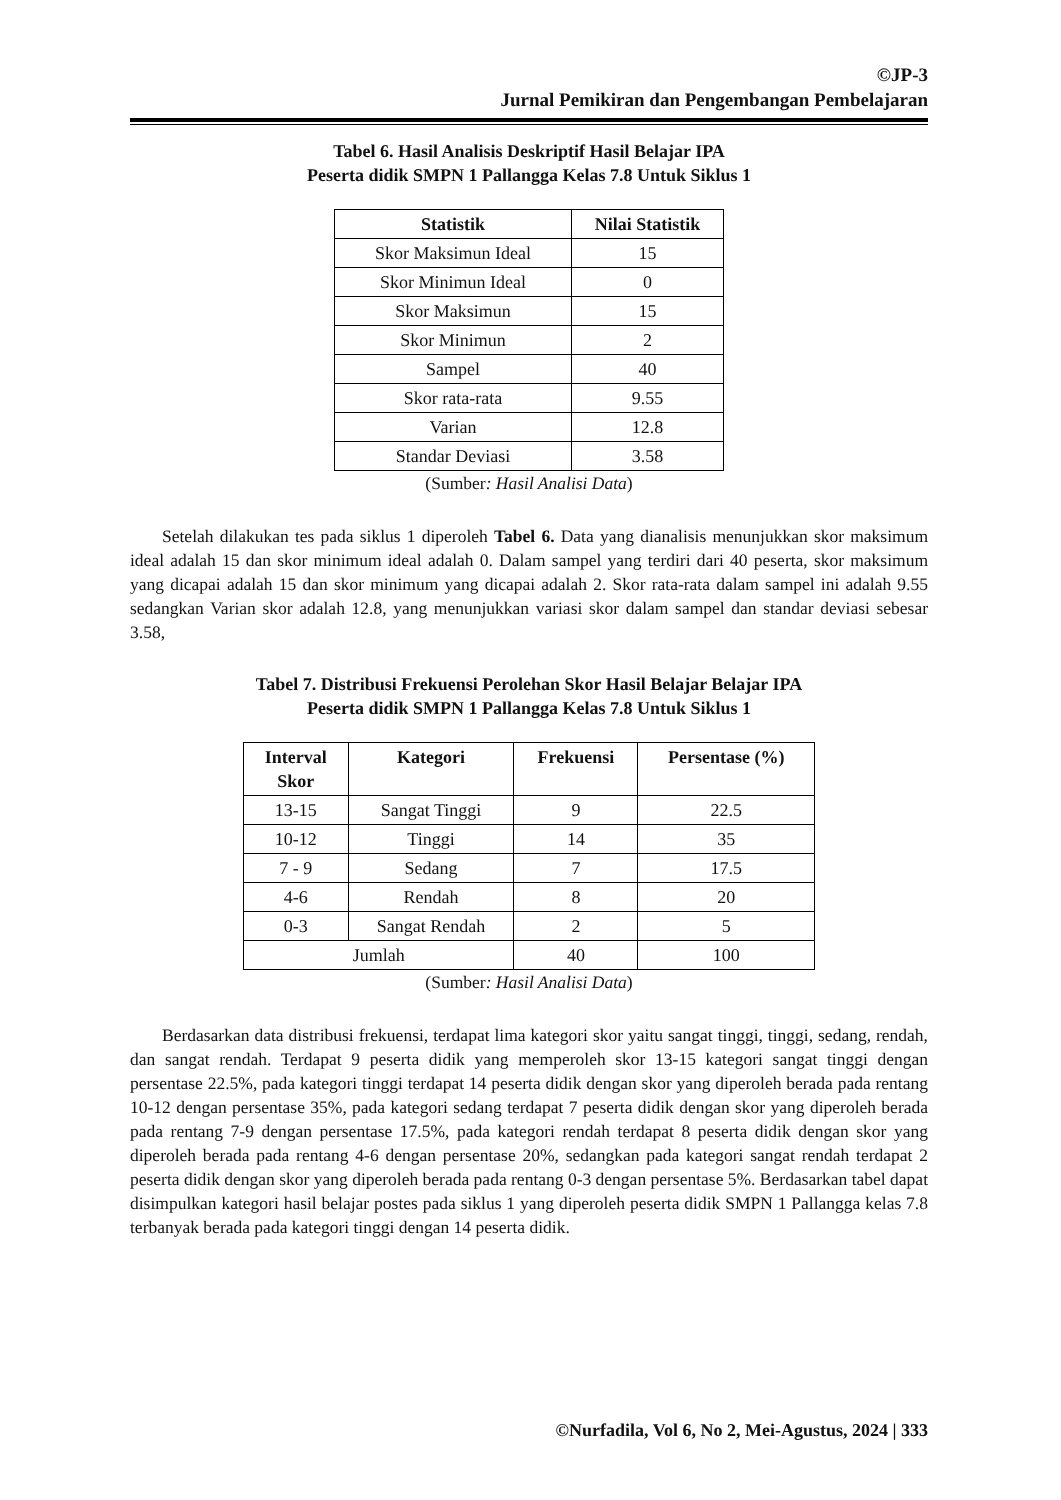©JP-3
Jurnal Pemikiran dan Pengembangan Pembelajaran
Tabel 6. Hasil Analisis Deskriptif Hasil Belajar IPA
Peserta didik SMPN 1 Pallangga Kelas 7.8 Untuk Siklus 1
| Statistik | Nilai Statistik |
| --- | --- |
| Skor Maksimun Ideal | 15 |
| Skor Minimun Ideal | 0 |
| Skor Maksimun | 15 |
| Skor Minimun | 2 |
| Sampel | 40 |
| Skor rata-rata | 9.55 |
| Varian | 12.8 |
| Standar Deviasi | 3.58 |
(Sumber: Hasil Analisi Data)
Setelah dilakukan tes pada siklus 1 diperoleh Tabel 6. Data yang dianalisis menunjukkan skor maksimum ideal adalah 15 dan skor minimum ideal adalah 0. Dalam sampel yang terdiri dari 40 peserta, skor maksimum yang dicapai adalah 15 dan skor minimum yang dicapai adalah 2. Skor rata-rata dalam sampel ini adalah 9.55 sedangkan Varian skor adalah 12.8, yang menunjukkan variasi skor dalam sampel dan standar deviasi sebesar 3.58,
Tabel 7. Distribusi Frekuensi Perolehan Skor Hasil Belajar Belajar IPA
Peserta didik SMPN 1 Pallangga Kelas 7.8 Untuk Siklus 1
| Interval Skor | Kategori | Frekuensi | Persentase (%) |
| --- | --- | --- | --- |
| 13-15 | Sangat Tinggi | 9 | 22.5 |
| 10-12 | Tinggi | 14 | 35 |
| 7 - 9 | Sedang | 7 | 17.5 |
| 4-6 | Rendah | 8 | 20 |
| 0-3 | Sangat Rendah | 2 | 5 |
| Jumlah | | 40 | 100 |
(Sumber: Hasil Analisi Data)
Berdasarkan data distribusi frekuensi, terdapat lima kategori skor yaitu sangat tinggi, tinggi, sedang, rendah, dan sangat rendah. Terdapat 9 peserta didik yang memperoleh skor 13-15 kategori sangat tinggi dengan persentase 22.5%, pada kategori tinggi terdapat 14 peserta didik dengan skor yang diperoleh berada pada rentang 10-12 dengan persentase 35%, pada kategori sedang terdapat 7 peserta didik dengan skor yang diperoleh berada pada rentang 7-9 dengan persentase 17.5%, pada kategori rendah terdapat 8 peserta didik dengan skor yang diperoleh berada pada rentang 4-6 dengan persentase 20%, sedangkan pada kategori sangat rendah terdapat 2 peserta didik dengan skor yang diperoleh berada pada rentang 0-3 dengan persentase 5%. Berdasarkan tabel dapat disimpulkan kategori hasil belajar postes pada siklus 1 yang diperoleh peserta didik SMPN 1 Pallangga kelas 7.8 terbanyak berada pada kategori tinggi dengan 14 peserta didik.
©Nurfadila, Vol 6, No 2, Mei-Agustus, 2024 | 333